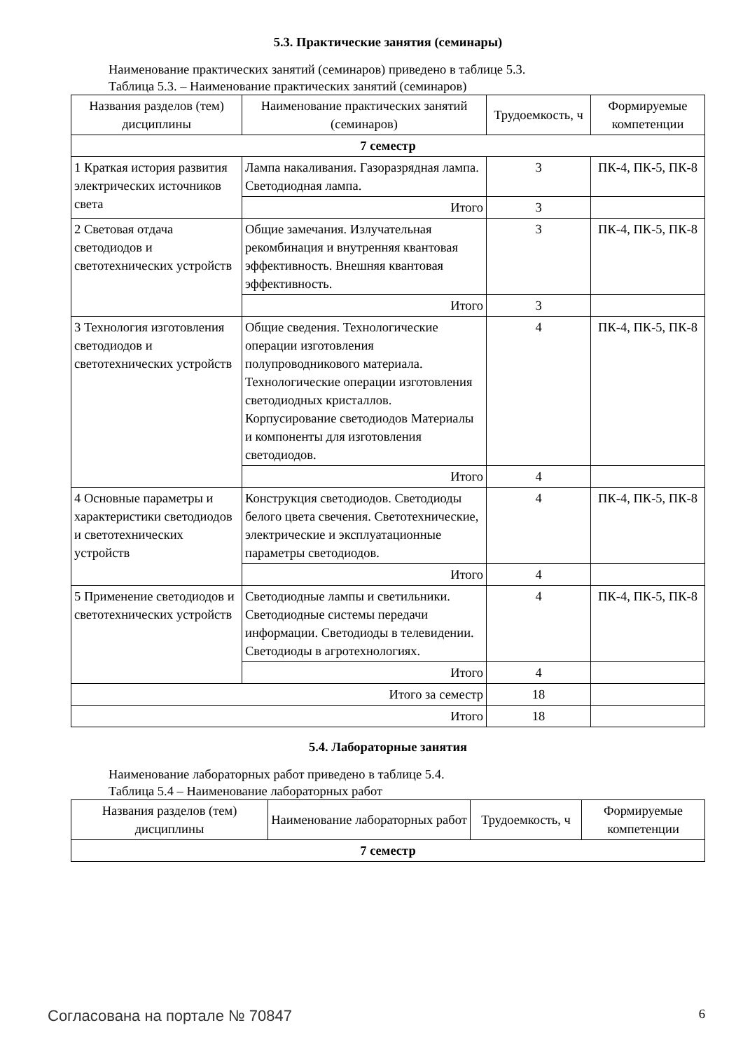5.3. Практические занятия (семинары)
Наименование практических занятий (семинаров) приведено в таблице 5.3.
Таблица 5.3. – Наименование практических занятий (семинаров)
| Названия разделов (тем) дисциплины | Наименование практических занятий (семинаров) | Трудоемкость, ч | Формируемые компетенции |
| --- | --- | --- | --- |
| 7 семестр | | | |
| 1 Краткая история развития электрических источников света | Лампа накаливания. Газоразрядная лампа. Светодиодная лампа. | 3 | ПК-4, ПК-5, ПК-8 |
| | Итого | 3 | |
| 2 Световая отдача светодиодов и светотехнических устройств | Общие замечания. Излучательная рекомбинация и внутренняя квантовая эффективность. Внешняя квантовая эффективность. | 3 | ПК-4, ПК-5, ПК-8 |
| | Итого | 3 | |
| 3 Технология изготовления светодиодов и светотехнических устройств | Общие сведения. Технологические операции изготовления полупроводникового материала. Технологические операции изготовления светодиодных кристаллов. Корпусирование светодиодов Материалы и компоненты для изготовления светодиодов. | 4 | ПК-4, ПК-5, ПК-8 |
| | Итого | 4 | |
| 4 Основные параметры и характеристики светодиодов и светотехнических устройств | Конструкция светодиодов. Светодиоды белого цвета свечения. Светотехнические, электрические и эксплуатационные параметры светодиодов. | 4 | ПК-4, ПК-5, ПК-8 |
| | Итого | 4 | |
| 5 Применение светодиодов и светотехнических устройств | Светодиодные лампы и светильники. Светодиодные системы передачи информации. Светодиоды в телевидении. Светодиоды в агротехнологиях. | 4 | ПК-4, ПК-5, ПК-8 |
| | Итого | 4 | |
| Итого за семестр | | 18 | |
| Итого | | 18 | |
5.4. Лабораторные занятия
Наименование лабораторных работ приведено в таблице 5.4.
Таблица 5.4 – Наименование лабораторных работ
| Названия разделов (тем) дисциплины | Наименование лабораторных работ | Трудоемкость, ч | Формируемые компетенции |
| --- | --- | --- | --- |
| 7 семестр | | | |
Согласована на портале № 70847 6